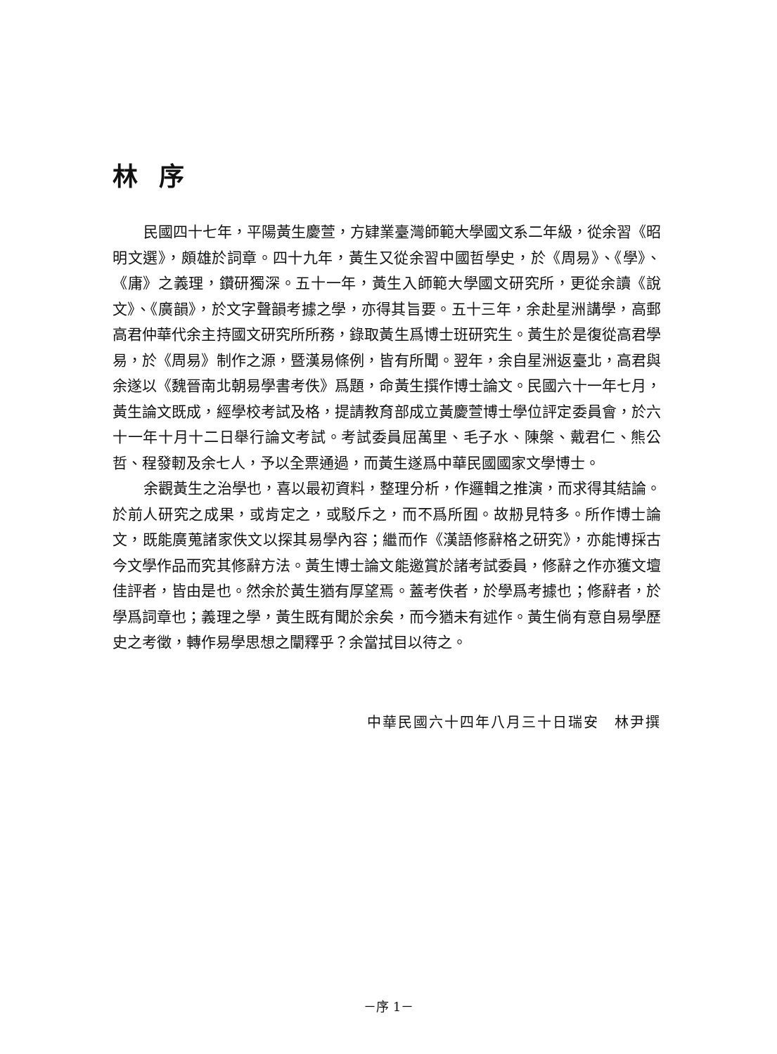林序
民國四十七年，平陽黃生慶萱，方肄業臺灣師範大學國文系二年級，從余習《昭明文選》，頗雄於詞章。四十九年，黃生又從余習中國哲學史，於《周易》、《學》、《庸》之義理，鑽研獨深。五十一年，黃生入師範大學國文研究所，更從余讀《說文》、《廣韻》，於文字聲韻考據之學，亦得其旨要。五十三年，余赴星洲講學，高郵高君仲華代余主持國文研究所所務，錄取黃生爲博士班研究生。黃生於是復從高君學易，於《周易》制作之源，暨漢易條例，皆有所聞。翌年，余自星洲返臺北，高君與余遂以《魏晉南北朝易學書考佚》爲題，命黃生撰作博士論文。民國六十一年七月，黃生論文既成，經學校考試及格，提請教育部成立黃慶萱博士學位評定委員會，於六十一年十月十二日舉行論文考試。考試委員屈萬里、毛子水、陳槃、戴君仁、熊公哲、程發軔及余七人，予以全票通過，而黃生遂爲中華民國國家文學博士。
余觀黃生之治學也，喜以最初資料，整理分析，作邏輯之推演，而求得其結論。於前人研究之成果，或肯定之，或駁斥之，而不爲所囿。故刱見特多。所作博士論文，既能廣蒐諸家佚文以探其易學內容；繼而作《漢語修辭格之研究》，亦能博採古今文學作品而究其修辭方法。黃生博士論文能邀賞於諸考試委員，修辭之作亦獲文壇佳評者，皆由是也。然余於黃生猶有厚望焉。蓋考佚者，於學爲考據也；修辭者，於學爲詞章也；義理之學，黃生既有聞於余矣，而今猶未有述作。黃生倘有意自易學歷史之考徵，轉作易學思想之闡釋乎？余當拭目以待之。
中華民國六十四年八月三十日瑞安　林尹撰
－序 1－